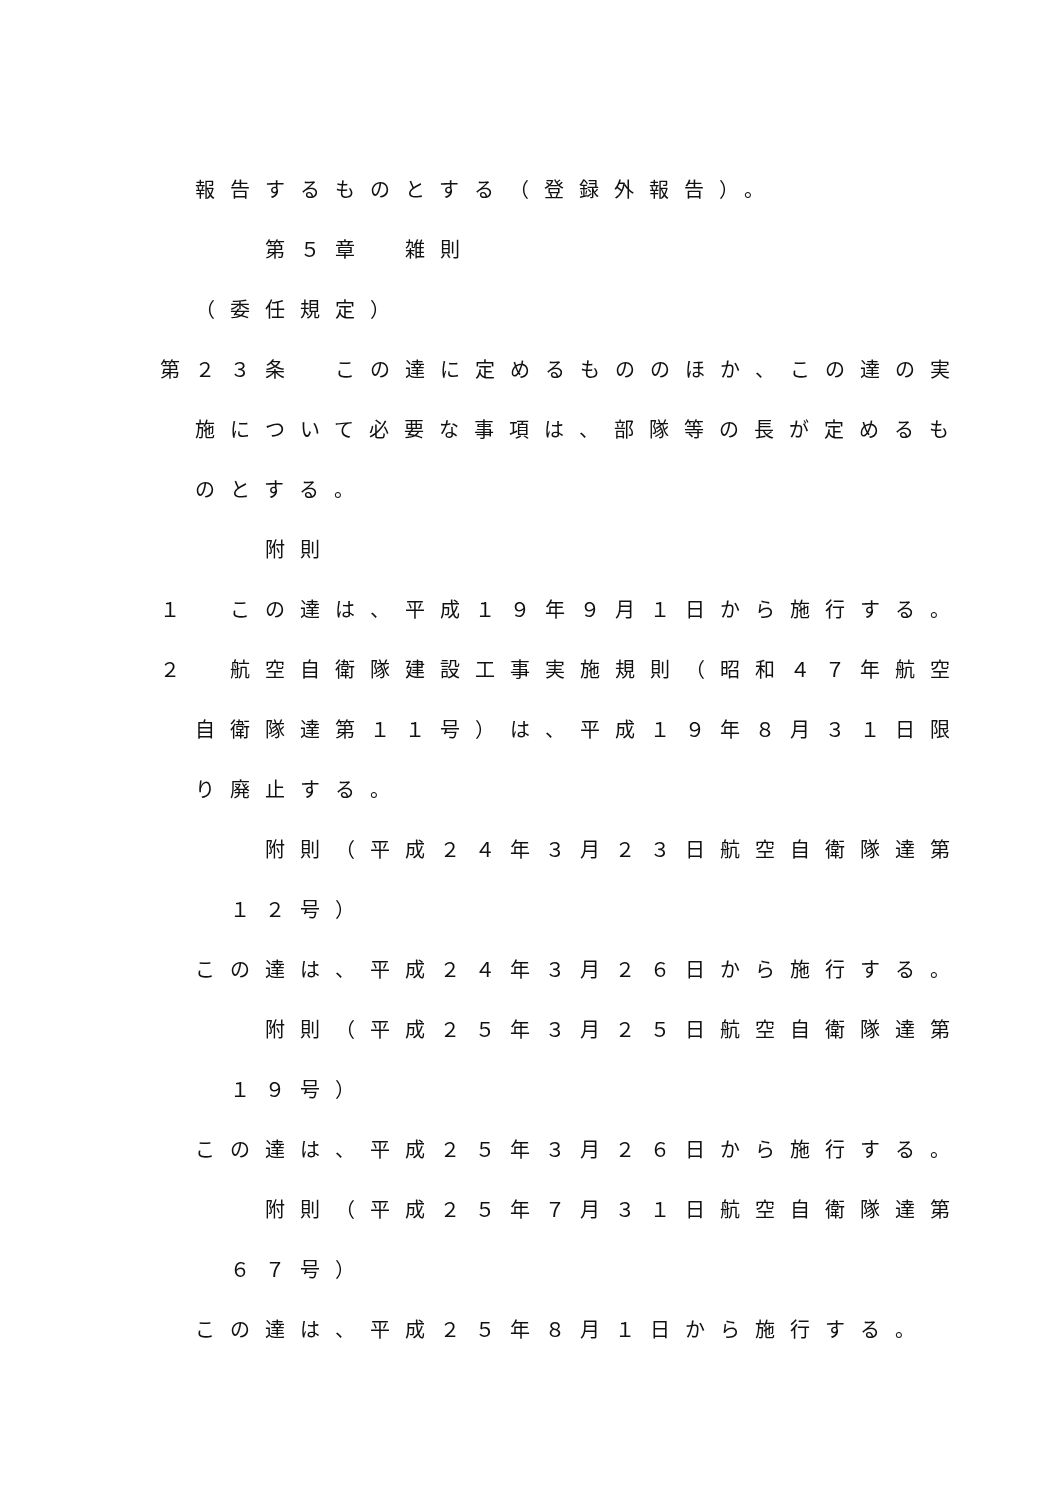報告するものとする（登録外報告）。
第５章　雑則
（委任規定）
第２３条　この達に定めるもののほか、この達の実
施について必要な事項は、部隊等の長が定めるも
のとする。
附則
１　この達は、平成１９年９月１日から施行する。
２　航空自衛隊建設工事実施規則（昭和４７年航空
自衛隊達第１１号）は、平成１９年８月３１日限
り廃止する。
附則（平成２４年３月２３日航空自衛隊達第
１２号）
この達は、平成２４年３月２６日から施行する。
附則（平成２５年３月２５日航空自衛隊達第
１９号）
この達は、平成２５年３月２６日から施行する。
附則（平成２５年７月３１日航空自衛隊達第
６７号）
この達は、平成２５年８月１日から施行する。